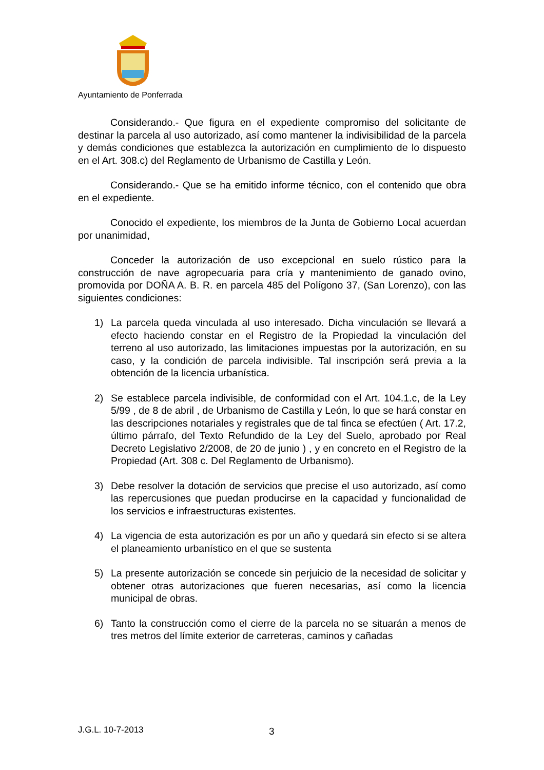Ayuntamiento de Ponferrada
Considerando.- Que figura en el expediente compromiso del solicitante de destinar la parcela al uso autorizado, así como mantener la indivisibilidad de la parcela y demás condiciones que establezca la autorización en cumplimiento de lo dispuesto en el Art. 308.c) del Reglamento de Urbanismo de Castilla y León.
Considerando.- Que se ha emitido informe técnico, con el contenido que obra en el expediente.
Conocido el expediente, los miembros de la Junta de Gobierno Local acuerdan por unanimidad,
Conceder la autorización de uso excepcional en suelo rústico para la construcción de nave agropecuaria para cría y mantenimiento de ganado ovino, promovida por DOÑA A. B. R. en parcela 485 del Polígono 37, (San Lorenzo), con las siguientes condiciones:
1) La parcela queda vinculada al uso interesado. Dicha vinculación se llevará a efecto haciendo constar en el Registro de la Propiedad la vinculación del terreno al uso autorizado, las limitaciones impuestas por la autorización, en su caso, y la condición de parcela indivisible. Tal inscripción será previa a la obtención de la licencia urbanística.
2) Se establece parcela indivisible, de conformidad con el Art. 104.1.c, de la Ley 5/99 , de 8 de abril , de Urbanismo de Castilla y León, lo que se hará constar en las descripciones notariales y registrales que de tal finca se efectúen ( Art. 17.2, último párrafo, del Texto Refundido de la Ley del Suelo, aprobado por Real Decreto Legislativo 2/2008, de 20 de junio ) , y en concreto en el Registro de la Propiedad (Art. 308 c. Del Reglamento de Urbanismo).
3) Debe resolver la dotación de servicios que precise el uso autorizado, así como las repercusiones que puedan producirse en la capacidad y funcionalidad de los servicios e infraestructuras existentes.
4) La vigencia de esta autorización es por un año y quedará sin efecto si se altera el planeamiento urbanístico en el que se sustenta
5) La presente autorización se concede sin perjuicio de la necesidad de solicitar y obtener otras autorizaciones que fueren necesarias, así como la licencia municipal de obras.
6) Tanto la construcción como el cierre de la parcela no se situarán a menos de tres metros del límite exterior de carreteras, caminos y cañadas
J.G.L. 10-7-2013 3